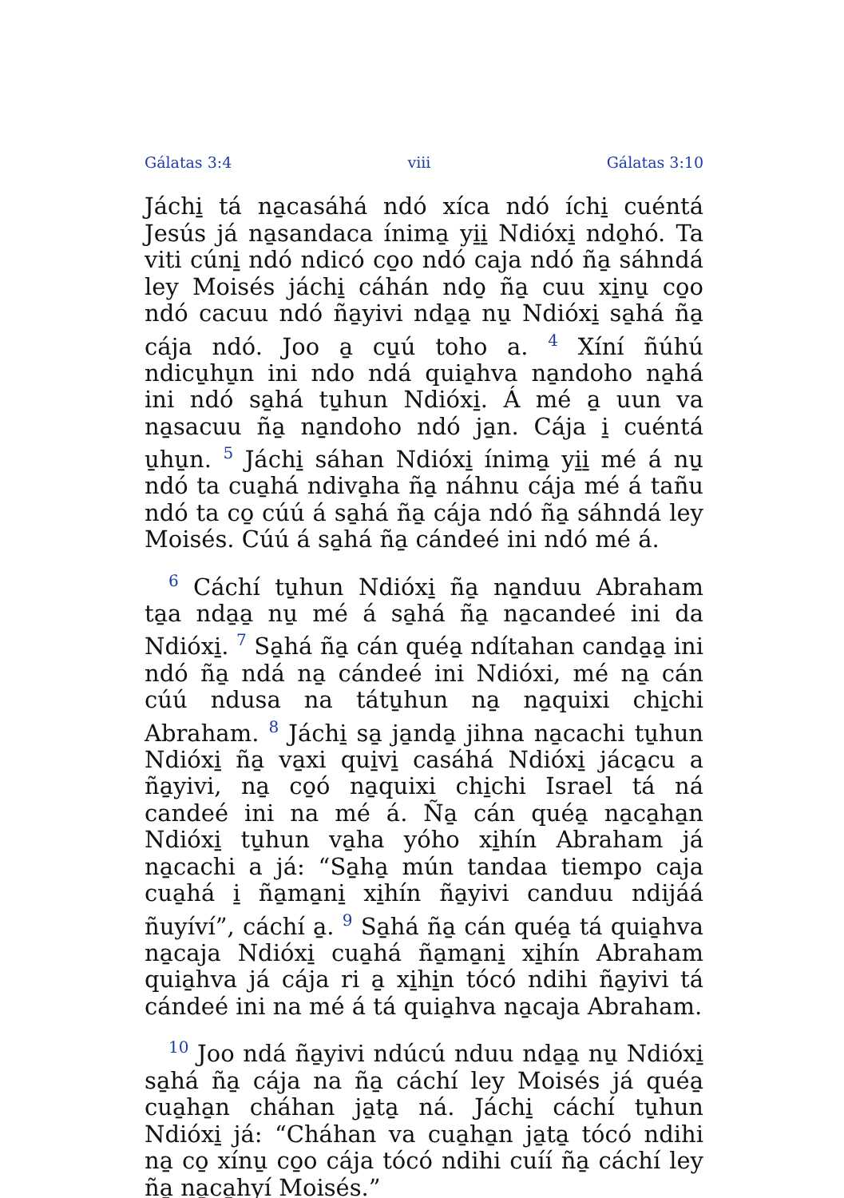Gálatas 3:4 viii Gálatas 3:10
Jáchi̱ tá na̱casáhá ndó xíca ndó íchi̱ cuéntá Jesús já na̱sandaca ínima̱ yi̱i̱ Ndióxi̱ ndo̱hó. Ta viti cúni̱ ndó ndicó co̱o ndó caja ndó ña̱ sáhndá ley Moisés jáchi̱ cáhán ndo̱ ña̱ cuu xi̱nu̱ co̱o ndó cacuu ndó ña̱yivi nda̱a̱ nu̱ Ndióxi̱ sa̱há ña̱ cája ndó. Joo a̱ cu̱ú toho a. <sup>4</sup> Xíní ñúhú ndicu̱hu̱n ini ndo ndá quia̱hva na̱ndoho na̱há ini ndó sa̱há tu̱hun Ndióxi̱. Á mé a̱ uun va na̱sacuu ña̱ na̱ndoho ndó ja̱n. Cája i̱ cuéntá u̱hu̱n. <sup>5</sup> Jáchi̱ sáhan Ndióxi̱ ínima̱ yi̱i̱ mé á nu̱ ndó ta cua̱há ndiva̱ha ña̱ náhnu cája mé á tañu ndó ta co̱ cúú á sa̱há ña̱ cája ndó ña̱ sáhndá ley Moisés. Cúú á sa̱há ña̱ cándeé ini ndó mé á.
<sup>6</sup> Cáchí tu̱hun Ndióxi̱ ña̱ na̱nduu Abraham ta̱a nda̱a̱ nu̱ mé á sa̱há ña̱ na̱candeé ini da Ndióxi̱. <sup>7</sup> Sa̱há ña̱ cán quéa̱ ndítahan canda̱a̱ ini ndó ña̱ ndá na̱ cándeé ini Ndióxi, mé na̱ cán cúú ndusa na tátu̱hun na̱ na̱quixi chi̱chi Abraham. <sup>8</sup> Jáchi̱ sa̱ ja̱nda̱ jihna na̱cachi tu̱hun Ndióxi̱ ña̱ va̱xi qui̱vi̱ casáhá Ndióxi̱ jáca̱cu a ña̱yivi, na̱ co̱ó na̱quixi chi̱chi Israel tá ná candeé ini na mé á. Ña̱ cán quéa̱ na̱ca̱ha̱n Ndióxi̱ tu̱hun va̱ha yóho xi̱hín Abraham já na̱cachi a já: “Sa̱ha̱ mún tandaa tiempo caja cua̱há i̱ ña̱ma̱ni̱ xi̱hín ña̱yivi canduu ndijáá ñuyíví”, cáchí a̱. <sup>9</sup> Sa̱há ña̱ cán quéa̱ tá quia̱hva na̱caja Ndióxi̱ cua̱há ña̱ma̱ni̱ xi̱hín Abraham quia̱hva já cája ri a̱ xi̱hi̱n tócó ndihi ña̱yivi tá cándeé ini na mé á tá quia̱hva na̱caja Abraham.
<sup>10</sup> Joo ndá ña̱yivi ndúcú nduu nda̱a̱ nu̱ Ndióxi̱ sa̱há ña̱ cája na ña̱ cáchí ley Moisés já quéa̱ cua̱ha̱n cháhan ja̱ta̱ ná. Jáchi̱ cáchí tu̱hun Ndióxi̱ já: “Cháhan va cua̱ha̱n ja̱ta̱ tócó ndihi na̱ co̱ xínu̱ co̱o cája tócó ndihi cuíí ña̱ cáchí ley ña̱ na̱ca̱hyí Moisés.”